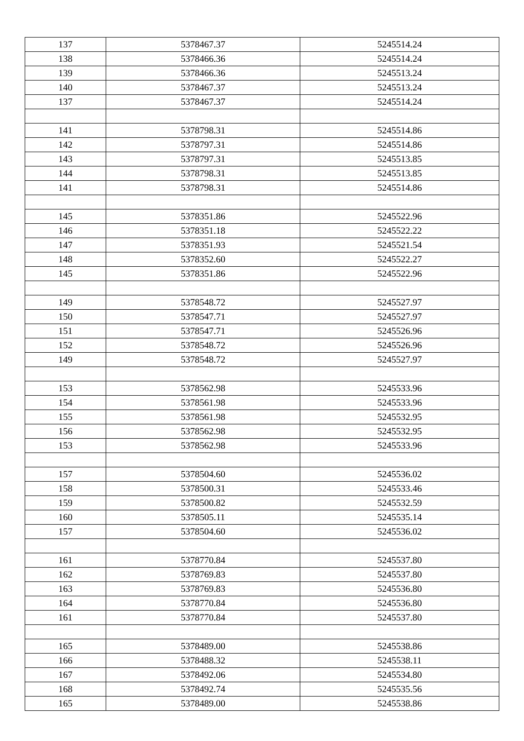| 137 | 5378467.37 | 5245514.24 |
| 138 | 5378466.36 | 5245514.24 |
| 139 | 5378466.36 | 5245513.24 |
| 140 | 5378467.37 | 5245513.24 |
| 137 | 5378467.37 | 5245514.24 |
| 141 | 5378798.31 | 5245514.86 |
| 142 | 5378797.31 | 5245514.86 |
| 143 | 5378797.31 | 5245513.85 |
| 144 | 5378798.31 | 5245513.85 |
| 141 | 5378798.31 | 5245514.86 |
| 145 | 5378351.86 | 5245522.96 |
| 146 | 5378351.18 | 5245522.22 |
| 147 | 5378351.93 | 5245521.54 |
| 148 | 5378352.60 | 5245522.27 |
| 145 | 5378351.86 | 5245522.96 |
| 149 | 5378548.72 | 5245527.97 |
| 150 | 5378547.71 | 5245527.97 |
| 151 | 5378547.71 | 5245526.96 |
| 152 | 5378548.72 | 5245526.96 |
| 149 | 5378548.72 | 5245527.97 |
| 153 | 5378562.98 | 5245533.96 |
| 154 | 5378561.98 | 5245533.96 |
| 155 | 5378561.98 | 5245532.95 |
| 156 | 5378562.98 | 5245532.95 |
| 153 | 5378562.98 | 5245533.96 |
| 157 | 5378504.60 | 5245536.02 |
| 158 | 5378500.31 | 5245533.46 |
| 159 | 5378500.82 | 5245532.59 |
| 160 | 5378505.11 | 5245535.14 |
| 157 | 5378504.60 | 5245536.02 |
| 161 | 5378770.84 | 5245537.80 |
| 162 | 5378769.83 | 5245537.80 |
| 163 | 5378769.83 | 5245536.80 |
| 164 | 5378770.84 | 5245536.80 |
| 161 | 5378770.84 | 5245537.80 |
| 165 | 5378489.00 | 5245538.86 |
| 166 | 5378488.32 | 5245538.11 |
| 167 | 5378492.06 | 5245534.80 |
| 168 | 5378492.74 | 5245535.56 |
| 165 | 5378489.00 | 5245538.86 |